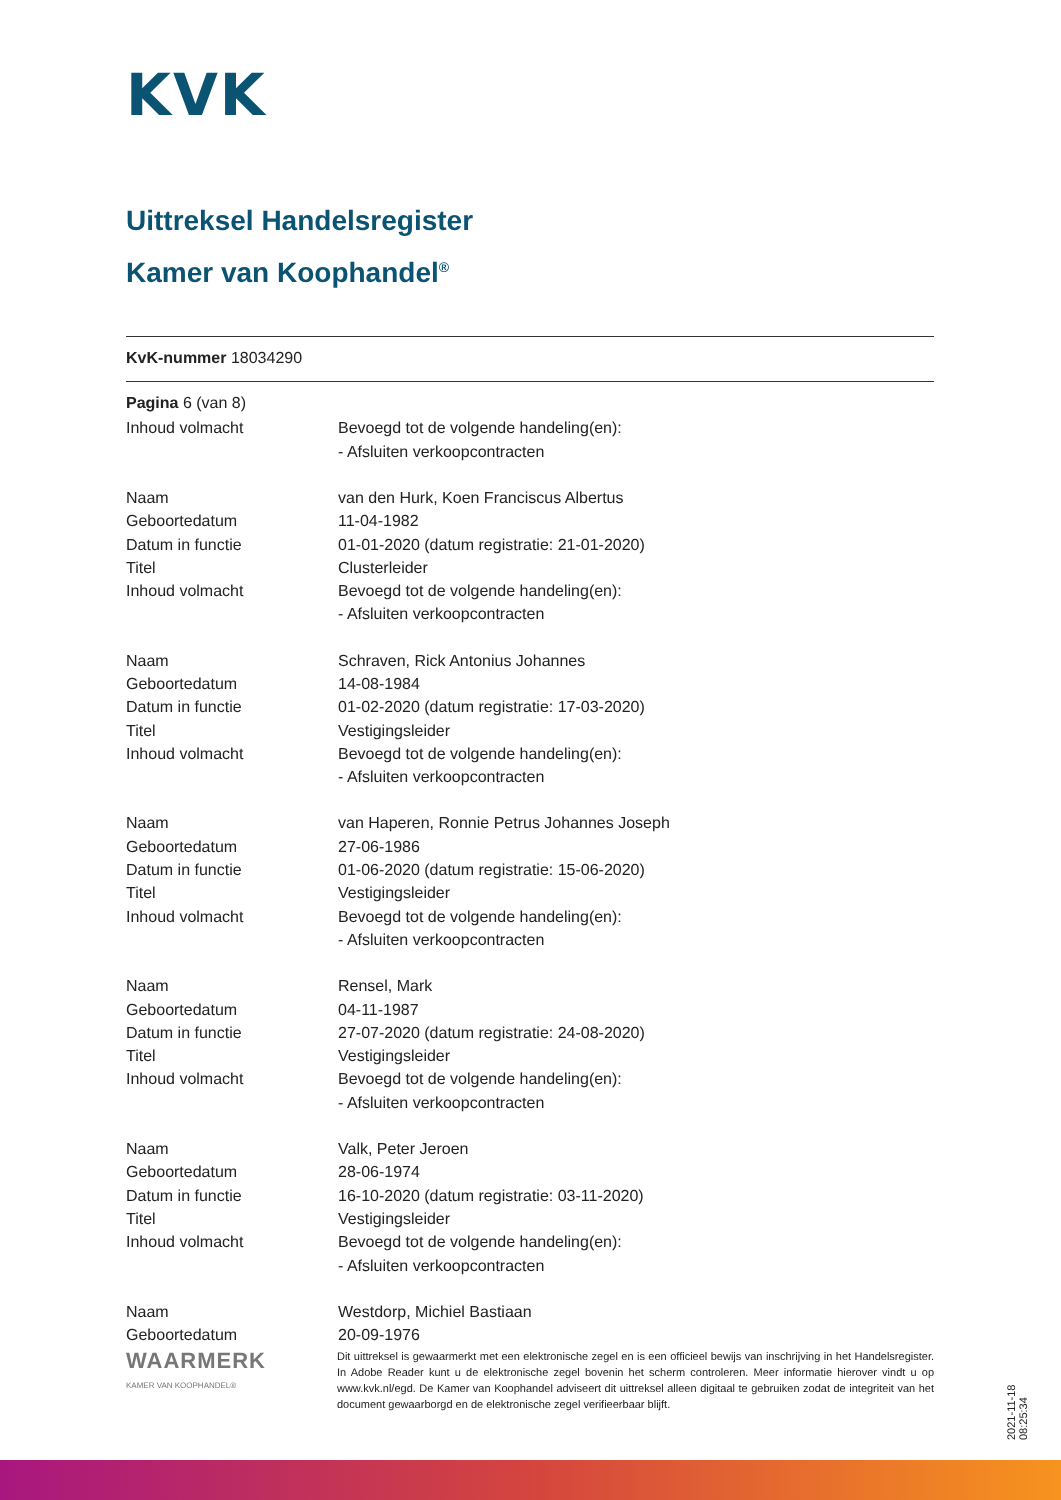KVK
Uittreksel Handelsregister
Kamer van Koophandel<sup>®</sup>
KvK-nummer 18034290
Pagina 6 (van 8)
| Inhoud volmacht | Bevoegd tot de volgende handeling(en): - Afsluiten verkoopcontracten |
| Naam Geboortedatum Datum in functie Titel Inhoud volmacht | van den Hurk, Koen Franciscus Albertus 11-04-1982 01-01-2020 (datum registratie: 21-01-2020) Clusterleider Bevoegd tot de volgende handeling(en): - Afsluiten verkoopcontracten |
| Naam Geboortedatum Datum in functie Titel Inhoud volmacht | Schraven, Rick Antonius Johannes 14-08-1984 01-02-2020 (datum registratie: 17-03-2020) Vestigingsleider Bevoegd tot de volgende handeling(en): - Afsluiten verkoopcontracten |
| Naam Geboortedatum Datum in functie Titel Inhoud volmacht | van Haperen, Ronnie Petrus Johannes Joseph 27-06-1986 01-06-2020 (datum registratie: 15-06-2020) Vestigingsleider Bevoegd tot de volgende handeling(en): - Afsluiten verkoopcontracten |
| Naam Geboortedatum Datum in functie Titel Inhoud volmacht | Rensel, Mark 04-11-1987 27-07-2020 (datum registratie: 24-08-2020) Vestigingsleider Bevoegd tot de volgende handeling(en): - Afsluiten verkoopcontracten |
| Naam Geboortedatum Datum in functie Titel Inhoud volmacht | Valk, Peter Jeroen 28-06-1974 16-10-2020 (datum registratie: 03-11-2020) Vestigingsleider Bevoegd tot de volgende handeling(en): - Afsluiten verkoopcontracten |
| Naam Geboortedatum | Westdorp, Michiel Bastiaan 20-09-1976 |
WAARMERK
KAMER VAN KOOPHANDEL®
Dit uittreksel is gewaarmerkt met een elektronische zegel en is een officieel bewijs van inschrijving in het Handelsregister. In Adobe Reader kunt u de elektronische zegel bovenin het scherm controleren. Meer informatie hierover vindt u op www.kvk.nl/egd. De Kamer van Koophandel adviseert dit uittreksel alleen digitaal te gebruiken zodat de integriteit van het document gewaarborgd en de elektronische zegel verifieerbaar blijft.
2021-11-18 08:25:34